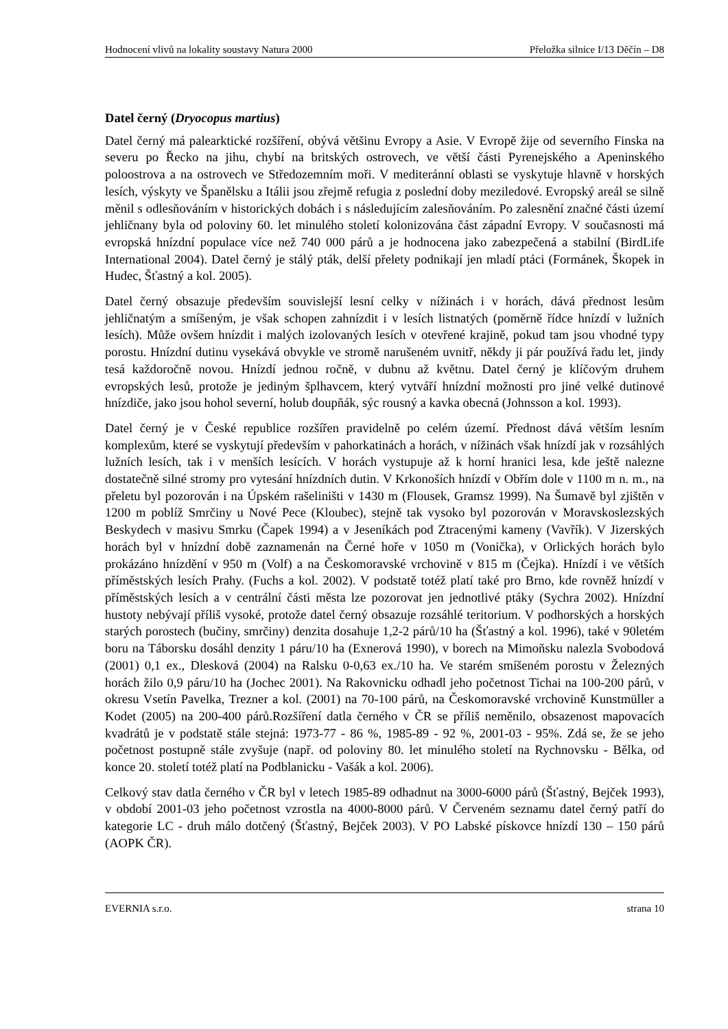Hodnocení vlivů na lokality soustavy Natura 2000 Přeložka silnice I/13 Děčín – D8
Datel černý (Dryocopus martius)
Datel černý má palearktické rozšíření, obývá většinu Evropy a Asie. V Evropě žije od severního Finska na severu po Řecko na jihu, chybí na britských ostrovech, ve větší části Pyrenejského a Apeninského poloostrova a na ostrovech ve Středozemním moři. V mediteránní oblasti se vyskytuje hlavně v horských lesích, výskyty ve Španělsku a Itálii jsou zřejmě refugia z poslední doby meziledové. Evropský areál se silně měnil s odlesňováním v historických dobách i s následujícím zalesňováním. Po zalesnění značné části území jehličnany byla od poloviny 60. let minulého století kolonizována část západní Evropy. V současnosti má evropská hnízdní populace více než 740 000 párů a je hodnocena jako zabezpečená a stabilní (BirdLife International 2004). Datel černý je stálý pták, delší přelety podnikají jen mladí ptáci (Formánek, Škopek in Hudec, Šťastný a kol. 2005).
Datel černý obsazuje především souvislejší lesní celky v nížinách i v horách, dává přednost lesům jehličnatým a smíšeným, je však schopen zahnízdit i v lesích listnatých (poměrně řídce hnízdí v lužních lesích). Může ovšem hnízdit i malých izolovaných lesích v otevřené krajině, pokud tam jsou vhodné typy porostu. Hnízdní dutinu vysekává obvykle ve stromě narušeném uvnitř, někdy ji pár používá řadu let, jindy tesá každoročně novou. Hnízdí jednou ročně, v dubnu až květnu. Datel černý je klíčovým druhem evropských lesů, protože je jediným šplhavcem, který vytváří hnízdní možnosti pro jiné velké dutinové hnízdiče, jako jsou hohol severní, holub doupňák, sýc rousný a kavka obecná (Johnsson a kol. 1993).
Datel černý je v České republice rozšířen pravidelně po celém území. Přednost dává větším lesním komplexům, které se vyskytují především v pahorkatinách a horách, v nížinách však hnízdí jak v rozsáhlých lužních lesích, tak i v menších lesících. V horách vystupuje až k horní hranici lesa, kde ještě nalezne dostatečně silné stromy pro vytesání hnízdních dutin. V Krkonoších hnízdí v Obřím dole v 1100 m n. m., na přeletu byl pozorován i na Úpském rašeliništi v 1430 m (Flousek, Gramsz 1999). Na Šumavě byl zjištěn v 1200 m poblíž Smrčiny u Nové Pece (Kloubec), stejně tak vysoko byl pozorován v Moravskoslezských Beskydech v masivu Smrku (Čapek 1994) a v Jeseníkách pod Ztracenými kameny (Vavřík). V Jizerských horách byl v hnízdní době zaznamenán na Černé hoře v 1050 m (Vonička), v Orlických horách bylo prokázáno hnízdění v 950 m (Volf) a na Českomoravské vrchovině v 815 m (Čejka). Hnízdí i ve větších příměstských lesích Prahy. (Fuchs a kol. 2002). V podstatě totéž platí také pro Brno, kde rovněž hnízdí v příměstských lesích a v centrální části města lze pozorovat jen jednotlivé ptáky (Sychra 2002). Hnízdní hustoty nebývají příliš vysoké, protože datel černý obsazuje rozsáhlé teritorium. V podhorských a horských starých porostech (bučiny, smrčiny) denzita dosahuje 1,2-2 párů/10 ha (Šťastný a kol. 1996), také v 90letém boru na Táborsku dosáhl denzity 1 páru/10 ha (Exnerová 1990), v borech na Mimoňsku nalezla Svobodová (2001) 0,1 ex., Dlesková (2004) na Ralsku 0-0,63 ex./10 ha. Ve starém smíšeném porostu v Železných horách žilo 0,9 páru/10 ha (Jochec 2001). Na Rakovnicku odhadl jeho početnost Tichai na 100-200 párů, v okresu Vsetín Pavelka, Trezner a kol. (2001) na 70-100 párů, na Českomoravské vrchovině Kunstmüller a Kodet (2005) na 200-400 párů.Rozšíření datla černého v ČR se příliš neměnilo, obsazenost mapovacích kvadrátů je v podstatě stále stejná: 1973-77 - 86 %, 1985-89 - 92 %, 2001-03 - 95%. Zdá se, že se jeho početnost postupně stále zvyšuje (např. od poloviny 80. let minulého století na Rychnovsku - Bělka, od konce 20. století totéž platí na Podblanicku - Vašák a kol. 2006).
Celkový stav datla černého v ČR byl v letech 1985-89 odhadnut na 3000-6000 párů (Šťastný, Bejček 1993), v období 2001-03 jeho početnost vzrostla na 4000-8000 párů. V Červeném seznamu datel černý patří do kategorie LC - druh málo dotčený (Šťastný, Bejček 2003). V PO Labské pískovce hnízdí 130 – 150 párů (AOPK ČR).
EVERNIA s.r.o. strana 10